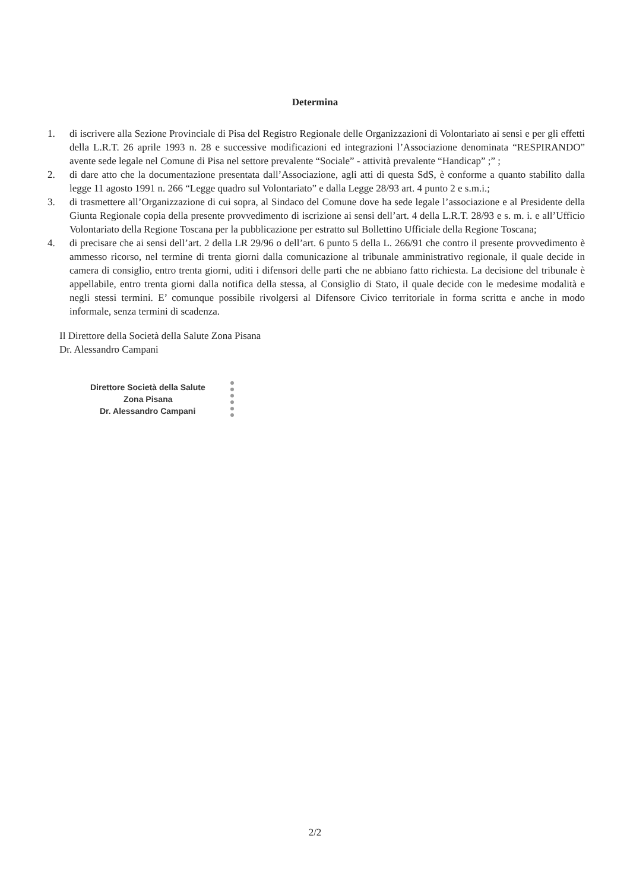Determina
1. di iscrivere alla Sezione Provinciale di Pisa del Registro Regionale delle Organizzazioni di Volontariato ai sensi e per gli effetti della L.R.T. 26 aprile 1993 n. 28 e successive modificazioni ed integrazioni l’Associazione denominata “RESPIRANDO” avente sede legale nel Comune di Pisa nel settore prevalente “Sociale” - attività prevalente “Handicap” ;” ;
2. di dare atto che la documentazione presentata dall’Associazione, agli atti di questa SdS, è conforme a quanto stabilito dalla legge 11 agosto 1991 n. 266 “Legge quadro sul Volontariato” e dalla Legge 28/93 art. 4 punto 2 e s.m.i.;
3. di trasmettere all’Organizzazione di cui sopra, al Sindaco del Comune dove ha sede legale l’associazione e al Presidente della Giunta Regionale copia della presente provvedimento di iscrizione ai sensi dell’art. 4 della L.R.T. 28/93 e s. m. i. e all’Ufficio Volontariato della Regione Toscana per la pubblicazione per estratto sul Bollettino Ufficiale della Regione Toscana;
4. di precisare che ai sensi dell’art. 2 della LR 29/96 o dell’art. 6 punto 5 della L. 266/91 che contro il presente provvedimento è ammesso ricorso, nel termine di trenta giorni dalla comunicazione al tribunale amministrativo regionale, il quale decide in camera di consiglio, entro trenta giorni, uditi i difensori delle parti che ne abbiano fatto richiesta. La decisione del tribunale è appellabile, entro trenta giorni dalla notifica della stessa, al Consiglio di Stato, il quale decide con le medesime modalità e negli stessi termini. E’ comunque possibile rivolgersi al Difensore Civico territoriale in forma scritta e anche in modo informale, senza termini di scadenza.
Il Direttore della Società della Salute Zona Pisana
Dr. Alessandro Campani
Direttore Società della Salute
Zona Pisana
Dr. Alessandro Campani
2/2